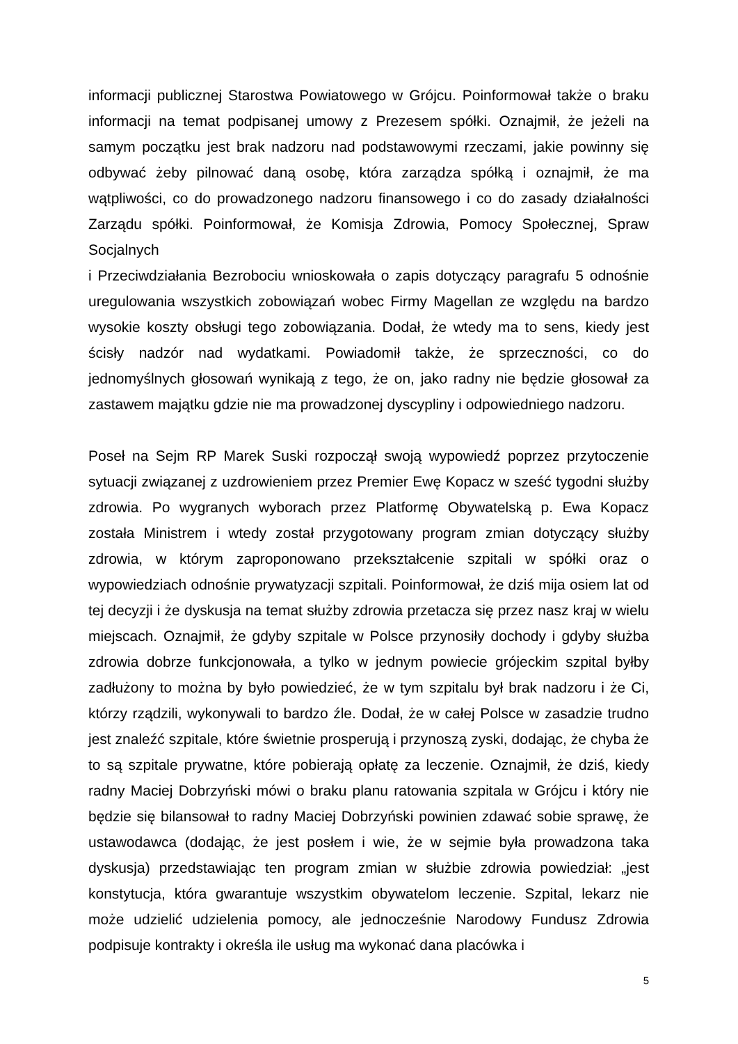informacji publicznej Starostwa Powiatowego w Grójcu. Poinformował także o braku informacji na temat podpisanej umowy z Prezesem spółki. Oznajmił, że jeżeli na samym początku jest brak nadzoru nad podstawowymi rzeczami, jakie powinny się odbywać żeby pilnować daną osobę, która zarządza spółką i oznajmił, że ma wątpliwości, co do prowadzonego nadzoru finansowego i co do zasady działalności Zarządu spółki. Poinformował, że Komisja Zdrowia, Pomocy Społecznej, Spraw Socjalnych
i Przeciwdziałania Bezrobociu wnioskowała o zapis dotyczący paragrafu 5 odnośnie uregulowania wszystkich zobowiązań wobec Firmy Magellan ze względu na bardzo wysokie koszty obsługi tego zobowiązania. Dodał, że wtedy ma to sens, kiedy jest ścisły nadzór nad wydatkami. Powiadomił także, że sprzeczności, co do jednomyślnych głosowań wynikają z tego, że on, jako radny nie będzie głosował za zastawem majątku gdzie nie ma prowadzonej dyscypliny i odpowiedniego nadzoru.
Poseł na Sejm RP Marek Suski rozpoczął swoją wypowiedź poprzez przytoczenie sytuacji związanej z uzdrowieniem przez Premier Ewę Kopacz w sześć tygodni służby zdrowia. Po wygranych wyborach przez Platformę Obywatelską p. Ewa Kopacz została Ministrem i wtedy został przygotowany program zmian dotyczący służby zdrowia, w którym zaproponowano przekształcenie szpitali w spółki oraz o wypowiedziach odnośnie prywatyzacji szpitali. Poinformował, że dziś mija osiem lat od tej decyzji i że dyskusja na temat służby zdrowia przetacza się przez nasz kraj w wielu miejscach. Oznajmił, że gdyby szpitale w Polsce przynosiły dochody i gdyby służba zdrowia dobrze funkcjonowała, a tylko w jednym powiecie grójeckim szpital byłby zadłużony to można by było powiedzieć, że w tym szpitalu był brak nadzoru i że Ci, którzy rządzili, wykonywali to bardzo źle. Dodał, że w całej Polsce w zasadzie trudno jest znaleźć szpitale, które świetnie prosperują i przynoszą zyski, dodając, że chyba że to są szpitale prywatne, które pobierają opłatę za leczenie. Oznajmił, że dziś, kiedy radny Maciej Dobrzyński mówi o braku planu ratowania szpitala w Grójcu i który nie będzie się bilansował to radny Maciej Dobrzyński powinien zdawać sobie sprawę, że ustawodawca (dodając, że jest posłem i wie, że w sejmie była prowadzona taka dyskusja) przedstawiając ten program zmian w służbie zdrowia powiedział: „jest konstytucja, która gwarantuje wszystkim obywatelom leczenie. Szpital, lekarz nie może udzielić udzielenia pomocy, ale jednocześnie Narodowy Fundusz Zdrowia podpisuje kontrakty i określa ile usług ma wykonać dana placówka i
5